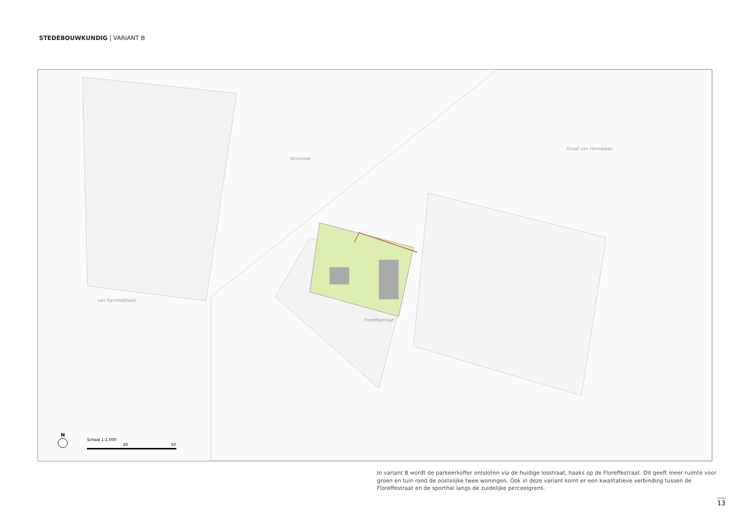STEDEBOUWKUNDIG | VARIANT B
Almsvoet
Graaf van Hornelaan
van Randwijklaan
Floreffestraat
N
Schaal 1:1.000
20 50
In variant B wordt de parkeerkoffer ontsloten via de huidige losstraat, haaks op de Floreffestraat. Dit geeft meer ruimte voor groen en tuin rond de oostelijke twee woningen. Ook in deze variant komt er een kwalitatieve verbinding tussen de Floreffestraat en de sporthal langs de zuidelijke perceelgrens.
13